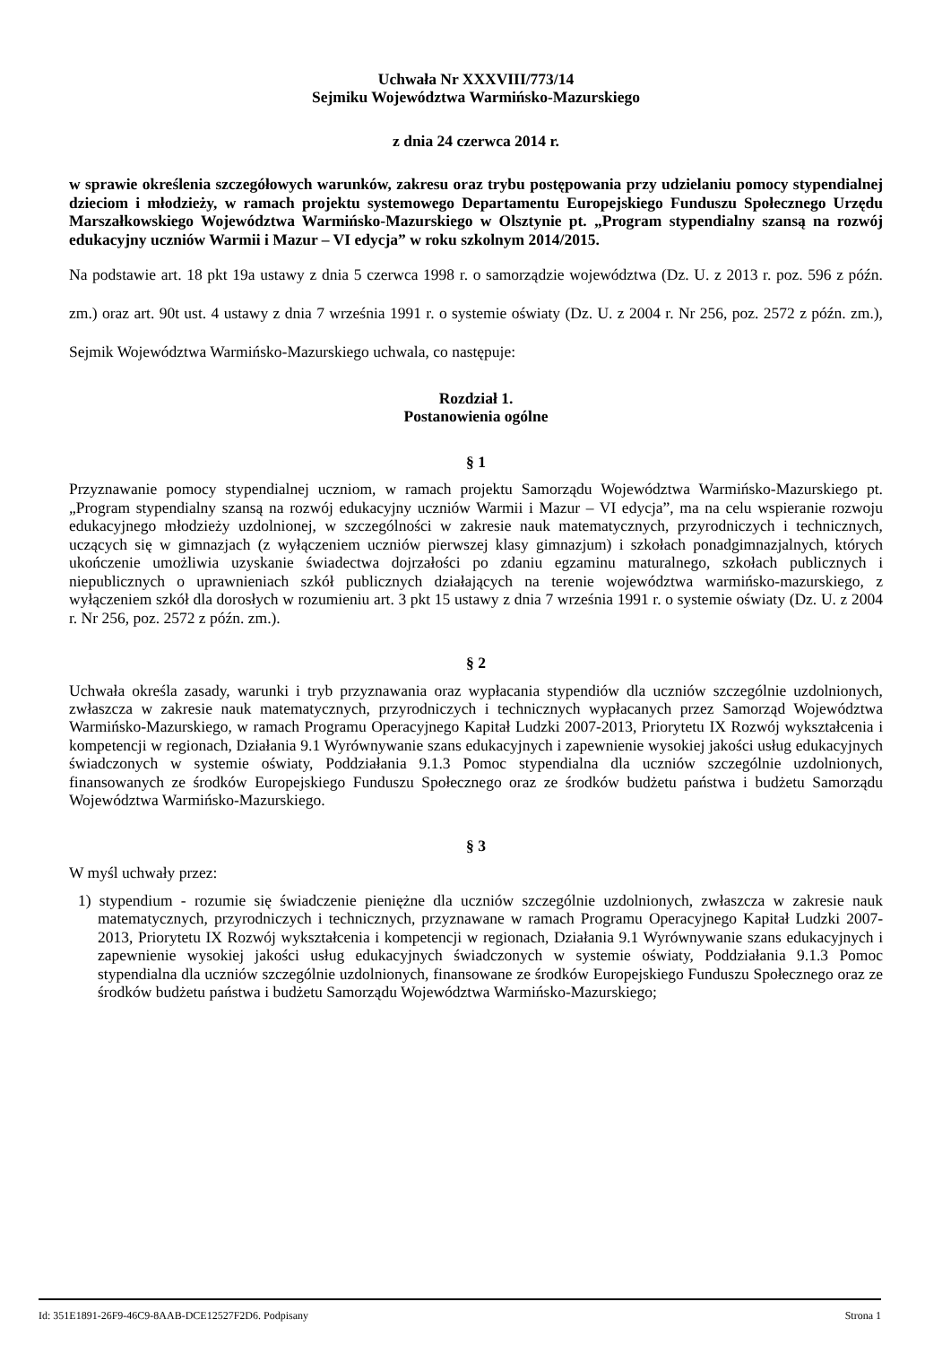Uchwała Nr XXXVIII/773/14
Sejmiku Województwa Warmińsko-Mazurskiego
z dnia 24 czerwca 2014 r.
w sprawie określenia szczegółowych warunków, zakresu oraz trybu postępowania przy udzielaniu pomocy stypendialnej dzieciom i młodzieży, w ramach projektu systemowego Departamentu Europejskiego Funduszu Społecznego Urzędu Marszałkowskiego Województwa Warmińsko-Mazurskiego w Olsztynie pt. „Program stypendialny szansą na rozwój edukacyjny uczniów Warmii i Mazur – VI edycja” w roku szkolnym 2014/2015.
Na podstawie art. 18 pkt 19a ustawy z dnia 5 czerwca 1998 r. o samorządzie województwa (Dz. U. z 2013 r. poz. 596 z późn. zm.) oraz art. 90t ust. 4 ustawy z dnia 7 września 1991 r. o systemie oświaty (Dz. U. z 2004 r. Nr 256, poz. 2572 z późn. zm.), Sejmik Województwa Warmińsko-Mazurskiego uchwala, co następuje:
Rozdział 1.
Postanowienia ogólne
§ 1
Przyznawanie pomocy stypendialnej uczniom, w ramach projektu Samorządu Województwa Warmińsko-Mazurskiego pt. „Program stypendialny szansą na rozwój edukacyjny uczniów Warmii i Mazur – VI edycja”, ma na celu wspieranie rozwoju edukacyjnego młodzieży uzdolnionej, w szczególności w zakresie nauk matematycznych, przyrodniczych i technicznych, uczących się w gimnazjach (z wyłączeniem uczniów pierwszej klasy gimnazjum) i szkołach ponadgimnazjalnych, których ukończenie umożliwia uzyskanie świadectwa dojrzałości po zdaniu egzaminu maturalnego, szkołach publicznych i niepublicznych o uprawnieniach szkół publicznych działających na terenie województwa warmińsko-mazurskiego, z wyłączeniem szkół dla dorosłych w rozumieniu art. 3 pkt 15 ustawy z dnia 7 września 1991 r. o systemie oświaty (Dz. U. z 2004 r. Nr 256, poz. 2572 z późn. zm.).
§ 2
Uchwała określa zasady, warunki i tryb przyznawania oraz wypłacania stypendiów dla uczniów szczególnie uzdolnionych, zwłaszcza w zakresie nauk matematycznych, przyrodniczych i technicznych wypłacanych przez Samorząd Województwa Warmińsko-Mazurskiego, w ramach Programu Operacyjnego Kapitał Ludzki 2007-2013, Priorytetu IX Rozwój wykształcenia i kompetencji w regionach, Działania 9.1 Wyrównywanie szans edukacyjnych i zapewnienie wysokiej jakości usług edukacyjnych świadczonych w systemie oświaty, Poddziałania 9.1.3 Pomoc stypendialna dla uczniów szczególnie uzdolnionych, finansowanych ze środków Europejskiego Funduszu Społecznego oraz ze środków budżetu państwa i budżetu Samorządu Województwa Warmińsko-Mazurskiego.
§ 3
W myśl uchwały przez:
1) stypendium - rozumie się świadczenie pieniężne dla uczniów szczególnie uzdolnionych, zwłaszcza w zakresie nauk matematycznych, przyrodniczych i technicznych, przyznawane w ramach Programu Operacyjnego Kapitał Ludzki 2007-2013, Priorytetu IX Rozwój wykształcenia i kompetencji w regionach, Działania 9.1 Wyrównywanie szans edukacyjnych i zapewnienie wysokiej jakości usług edukacyjnych świadczonych w systemie oświaty, Poddziałania 9.1.3 Pomoc stypendialna dla uczniów szczególnie uzdolnionych, finansowane ze środków Europejskiego Funduszu Społecznego oraz ze środków budżetu państwa i budżetu Samorządu Województwa Warmińsko-Mazurskiego;
Id: 351E1891-26F9-46C9-8AAB-DCE12527F2D6. Podpisany Strona 1